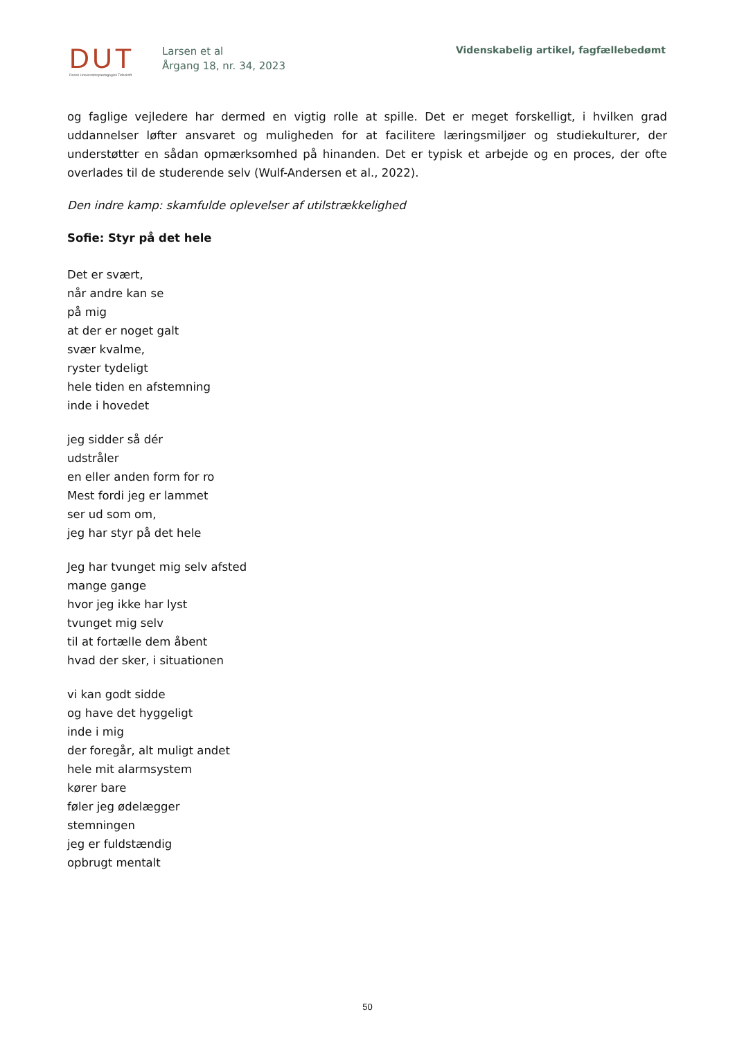DUT
Dansk Universitetspædagogisk Tidsskrift
Larsen et al
Årgang 18, nr. 34, 2023
Videnskabelig artikel, fagfællebedømt
og faglige vejledere har dermed en vigtig rolle at spille. Det er meget forskelligt, i hvilken grad uddannelser løfter ansvaret og muligheden for at facilitere læringsmiljøer og studiekulturer, der understøtter en sådan opmærksomhed på hinanden. Det er typisk et arbejde og en proces, der ofte overlades til de studerende selv (Wulf-Andersen et al., 2022).
Den indre kamp: skamfulde oplevelser af utilstrækkelighed
Sofie: Styr på det hele
Det er svært,
når andre kan se
på mig
at der er noget galt
svær kvalme,
ryster tydeligt
hele tiden en afstemning
inde i hovedet
jeg sidder så dér
udstråler
en eller anden form for ro
Mest fordi jeg er lammet
ser ud som om,
jeg har styr på det hele
Jeg har tvunget mig selv afsted
mange gange
hvor jeg ikke har lyst
tvunget mig selv
til at fortælle dem åbent
hvad der sker, i situationen
vi kan godt sidde
og have det hyggeligt
inde i mig
der foregår, alt muligt andet
hele mit alarmsystem
kører bare
føler jeg ødelægger
stemningen
jeg er fuldstændig
opbrugt mentalt
50